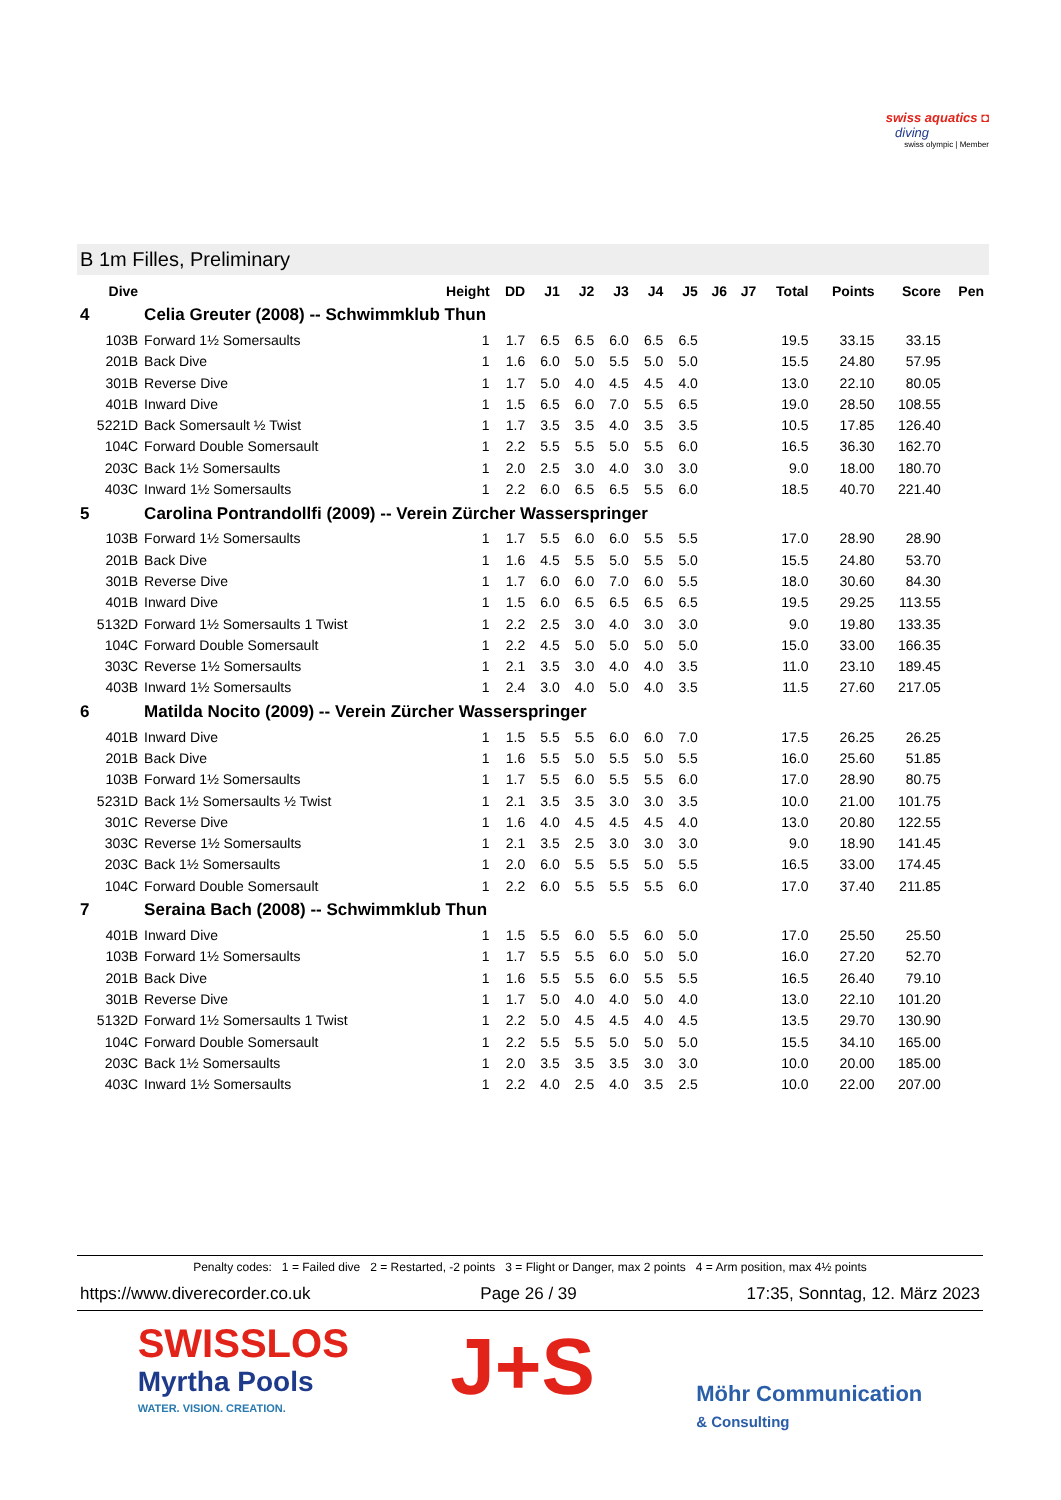swiss aquatics ◘
diving
swiss olympic | Member
B 1m Filles, Preliminary
| Dive | | Height | DD | J1 | J2 | J3 | J4 | J5 | J6 | J7 | Total | Points | Score | Pen |
| --- | --- | --- | --- | --- | --- | --- | --- | --- | --- | --- | --- | --- | --- | --- |
| 4 | Celia Greuter (2008) -- Schwimmklub Thun | | | | | | | | | | | | | |
| 103B | Forward 1½ Somersaults | 1 | 1.7 | 6.5 | 6.5 | 6.0 | 6.5 | 6.5 | | | 19.5 | 33.15 | 33.15 | |
| 201B | Back Dive | 1 | 1.6 | 6.0 | 5.0 | 5.5 | 5.0 | 5.0 | | | 15.5 | 24.80 | 57.95 | |
| 301B | Reverse Dive | 1 | 1.7 | 5.0 | 4.0 | 4.5 | 4.5 | 4.0 | | | 13.0 | 22.10 | 80.05 | |
| 401B | Inward Dive | 1 | 1.5 | 6.5 | 6.0 | 7.0 | 5.5 | 6.5 | | | 19.0 | 28.50 | 108.55 | |
| 5221D | Back Somersault ½ Twist | 1 | 1.7 | 3.5 | 3.5 | 4.0 | 3.5 | 3.5 | | | 10.5 | 17.85 | 126.40 | |
| 104C | Forward Double Somersault | 1 | 2.2 | 5.5 | 5.5 | 5.0 | 5.5 | 6.0 | | | 16.5 | 36.30 | 162.70 | |
| 203C | Back 1½ Somersaults | 1 | 2.0 | 2.5 | 3.0 | 4.0 | 3.0 | 3.0 | | | 9.0 | 18.00 | 180.70 | |
| 403C | Inward 1½ Somersaults | 1 | 2.2 | 6.0 | 6.5 | 6.5 | 5.5 | 6.0 | | | 18.5 | 40.70 | 221.40 | |
| 5 | Carolina Pontrandollfi (2009) -- Verein Zürcher Wasserspringer | | | | | | | | | | | | | |
| 103B | Forward 1½ Somersaults | 1 | 1.7 | 5.5 | 6.0 | 6.0 | 5.5 | 5.5 | | | 17.0 | 28.90 | 28.90 | |
| 201B | Back Dive | 1 | 1.6 | 4.5 | 5.5 | 5.0 | 5.5 | 5.0 | | | 15.5 | 24.80 | 53.70 | |
| 301B | Reverse Dive | 1 | 1.7 | 6.0 | 6.0 | 7.0 | 6.0 | 5.5 | | | 18.0 | 30.60 | 84.30 | |
| 401B | Inward Dive | 1 | 1.5 | 6.0 | 6.5 | 6.5 | 6.5 | 6.5 | | | 19.5 | 29.25 | 113.55 | |
| 5132D | Forward 1½ Somersaults 1 Twist | 1 | 2.2 | 2.5 | 3.0 | 4.0 | 3.0 | 3.0 | | | 9.0 | 19.80 | 133.35 | |
| 104C | Forward Double Somersault | 1 | 2.2 | 4.5 | 5.0 | 5.0 | 5.0 | 5.0 | | | 15.0 | 33.00 | 166.35 | |
| 303C | Reverse 1½ Somersaults | 1 | 2.1 | 3.5 | 3.0 | 4.0 | 4.0 | 3.5 | | | 11.0 | 23.10 | 189.45 | |
| 403B | Inward 1½ Somersaults | 1 | 2.4 | 3.0 | 4.0 | 5.0 | 4.0 | 3.5 | | | 11.5 | 27.60 | 217.05 | |
| 6 | Matilda Nocito (2009) -- Verein Zürcher Wasserspringer | | | | | | | | | | | | | |
| 401B | Inward Dive | 1 | 1.5 | 5.5 | 5.5 | 6.0 | 6.0 | 7.0 | | | 17.5 | 26.25 | 26.25 | |
| 201B | Back Dive | 1 | 1.6 | 5.5 | 5.0 | 5.5 | 5.0 | 5.5 | | | 16.0 | 25.60 | 51.85 | |
| 103B | Forward 1½ Somersaults | 1 | 1.7 | 5.5 | 6.0 | 5.5 | 5.5 | 6.0 | | | 17.0 | 28.90 | 80.75 | |
| 5231D | Back 1½ Somersaults ½ Twist | 1 | 2.1 | 3.5 | 3.5 | 3.0 | 3.0 | 3.5 | | | 10.0 | 21.00 | 101.75 | |
| 301C | Reverse Dive | 1 | 1.6 | 4.0 | 4.5 | 4.5 | 4.5 | 4.0 | | | 13.0 | 20.80 | 122.55 | |
| 303C | Reverse 1½ Somersaults | 1 | 2.1 | 3.5 | 2.5 | 3.0 | 3.0 | 3.0 | | | 9.0 | 18.90 | 141.45 | |
| 203C | Back 1½ Somersaults | 1 | 2.0 | 6.0 | 5.5 | 5.5 | 5.0 | 5.5 | | | 16.5 | 33.00 | 174.45 | |
| 104C | Forward Double Somersault | 1 | 2.2 | 6.0 | 5.5 | 5.5 | 5.5 | 6.0 | | | 17.0 | 37.40 | 211.85 | |
| 7 | Seraina Bach (2008) -- Schwimmklub Thun | | | | | | | | | | | | | |
| 401B | Inward Dive | 1 | 1.5 | 5.5 | 6.0 | 5.5 | 6.0 | 5.0 | | | 17.0 | 25.50 | 25.50 | |
| 103B | Forward 1½ Somersaults | 1 | 1.7 | 5.5 | 5.5 | 6.0 | 5.0 | 5.0 | | | 16.0 | 27.20 | 52.70 | |
| 201B | Back Dive | 1 | 1.6 | 5.5 | 5.5 | 6.0 | 5.5 | 5.5 | | | 16.5 | 26.40 | 79.10 | |
| 301B | Reverse Dive | 1 | 1.7 | 5.0 | 4.0 | 4.0 | 5.0 | 4.0 | | | 13.0 | 22.10 | 101.20 | |
| 5132D | Forward 1½ Somersaults 1 Twist | 1 | 2.2 | 5.0 | 4.5 | 4.5 | 4.0 | 4.5 | | | 13.5 | 29.70 | 130.90 | |
| 104C | Forward Double Somersault | 1 | 2.2 | 5.5 | 5.5 | 5.0 | 5.0 | 5.0 | | | 15.5 | 34.10 | 165.00 | |
| 203C | Back 1½ Somersaults | 1 | 2.0 | 3.5 | 3.5 | 3.5 | 3.0 | 3.0 | | | 10.0 | 20.00 | 185.00 | |
| 403C | Inward 1½ Somersaults | 1 | 2.2 | 4.0 | 2.5 | 4.0 | 3.5 | 2.5 | | | 10.0 | 22.00 | 207.00 | |
Penalty codes: 1 = Failed dive 2 = Restarted, -2 points 3 = Flight or Danger, max 2 points 4 = Arm position, max 4½ points
https://www.diverecorder.co.uk Page 26 / 39 17:35, Sonntag, 12. März 2023
SWISSLOS
Myrtha Pools
WATER. VISION. CREATION.
J+S
Möhr Communication
& Consulting